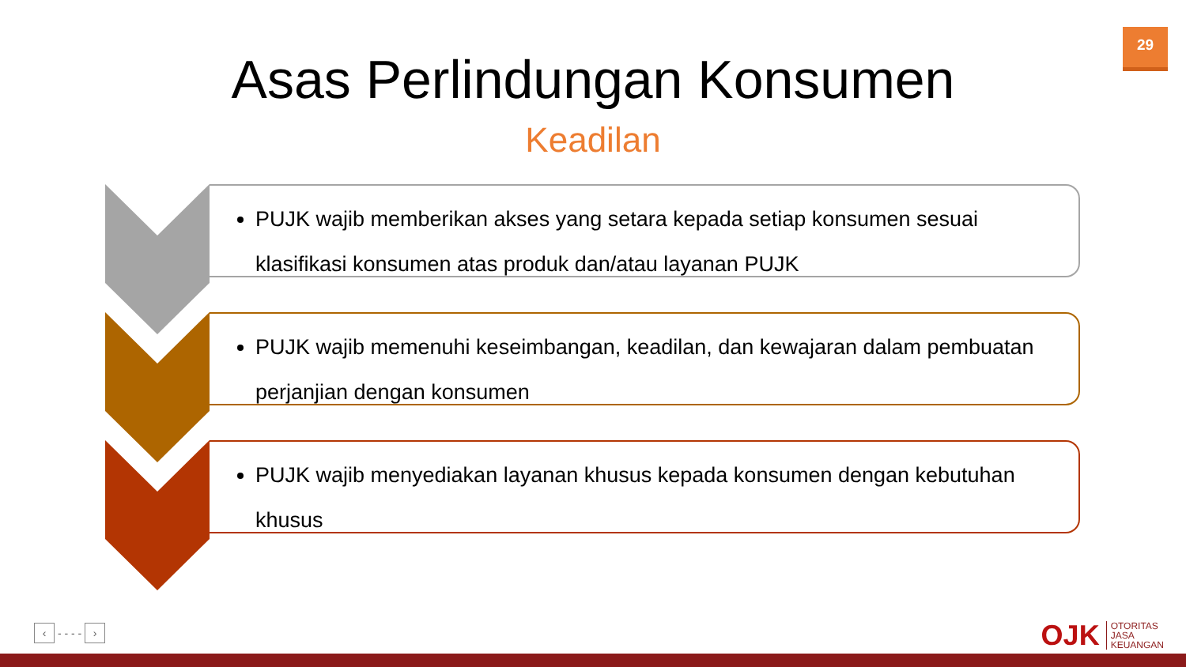29
Asas Perlindungan Konsumen
Keadilan
PUJK wajib memberikan akses yang setara kepada setiap konsumen sesuai klasifikasi konsumen atas produk dan/atau layanan PUJK
PUJK wajib memenuhi keseimbangan, keadilan, dan kewajaran dalam pembuatan perjanjian dengan konsumen
PUJK wajib menyediakan layanan khusus kepada konsumen dengan kebutuhan khusus
‹ - - - - ›
OJK OTORITAS
JASA
KEUANGAN